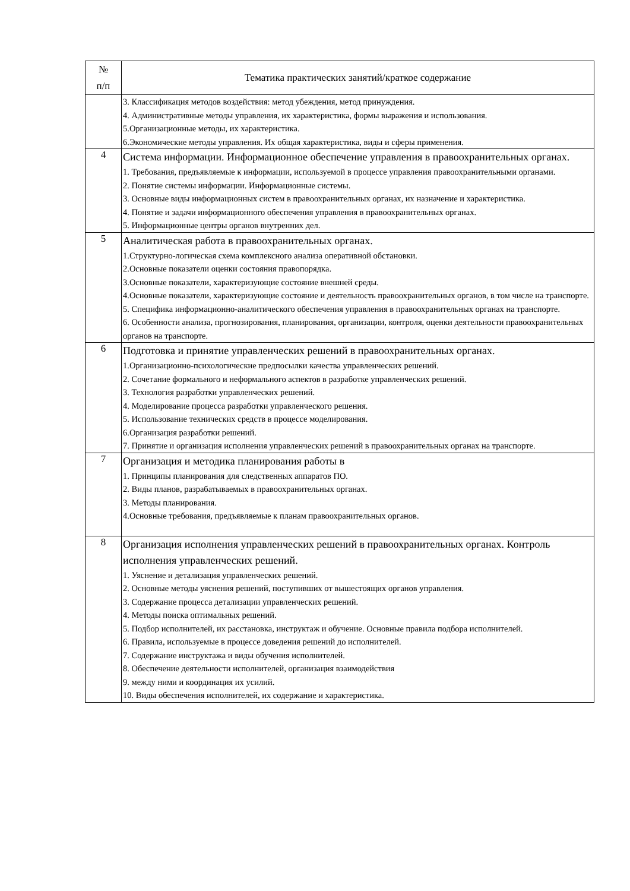| № п/п | Тематика практических занятий/краткое содержание |
| --- | --- |
| | 3. Классификация методов воздействия: метод убеждения, метод принуждения. 4. Административные методы управления, их характеристика, формы выражения и использования. 5.Организационные методы, их характеристика. 6.Экономические методы управления. Их общая характеристика, виды и сферы применения. |
| 4 | Система информации. Информационное обеспечение управления в правоохранительных органах. 1. Требования, предъявляемые к информации, используемой в процессе управления правоохранительными органами. 2. Понятие системы информации. Информационные системы. 3. Основные виды информационных систем в правоохранительных органах, их назначение и характеристика. 4. Понятие и задачи информационного обеспечения управления в правоохранительных органах. 5. Информационные центры органов внутренних дел. |
| 5 | Аналитическая работа в правоохранительных органах. 1.Структурно-логическая схема комплексного анализа оперативной обстановки. 2.Основные показатели оценки состояния правопорядка. 3.Основные показатели, характеризующие состояние внешней среды. 4.Основные показатели, характеризующие состояние и деятельность правоохранительных органов, в том числе на транспорте. 5. Специфика информационно-аналитического обеспечения управления в правоохранительных органах на транспорте. 6. Особенности анализа, прогнозирования, планирования, организации, контроля, оценки деятельности правоохранительных органов на транспорте. |
| 6 | Подготовка и принятие управленческих решений в правоохранительных органах. 1.Организационно-психологические предпосылки качества управленческих решений. 2. Сочетание формального и неформального аспектов в разработке управленческих решений. 3. Технология разработки управленческих решений. 4. Моделирование процесса разработки управленческого решения. 5. Использование технических средств в процессе моделирования. 6.Организация разработки решений. 7. Принятие и организация исполнения управленческих решений в правоохранительных органах на транспорте. |
| 7 | Организация и методика планирования работы в 1. Принципы планирования для следственных аппаратов ПО. 2. Виды планов, разрабатываемых в правоохранительных органах. 3. Методы планирования. 4.Основные требования, предъявляемые к планам правоохранительных органов. |
| 8 | Организация исполнения управленческих решений в правоохранительных органах. Контроль исполнения управленческих решений. 1. Уяснение и детализация управленческих решений. 2. Основные методы уяснения решений, поступивших от вышестоящих органов управления. 3. Содержание процесса детализации управленческих решений. 4. Методы поиска оптимальных решений. 5. Подбор исполнителей, их расстановка, инструктаж и обучение. Основные правила подбора исполнителей. 6. Правила, используемые в процессе доведения решений до исполнителей. 7. Содержание инструктажа и виды обучения исполнителей. 8. Обеспечение деятельности исполнителей, организация взаимодействия 9. между ними и координация их усилий. 10. Виды обеспечения исполнителей, их содержание и характеристика. |